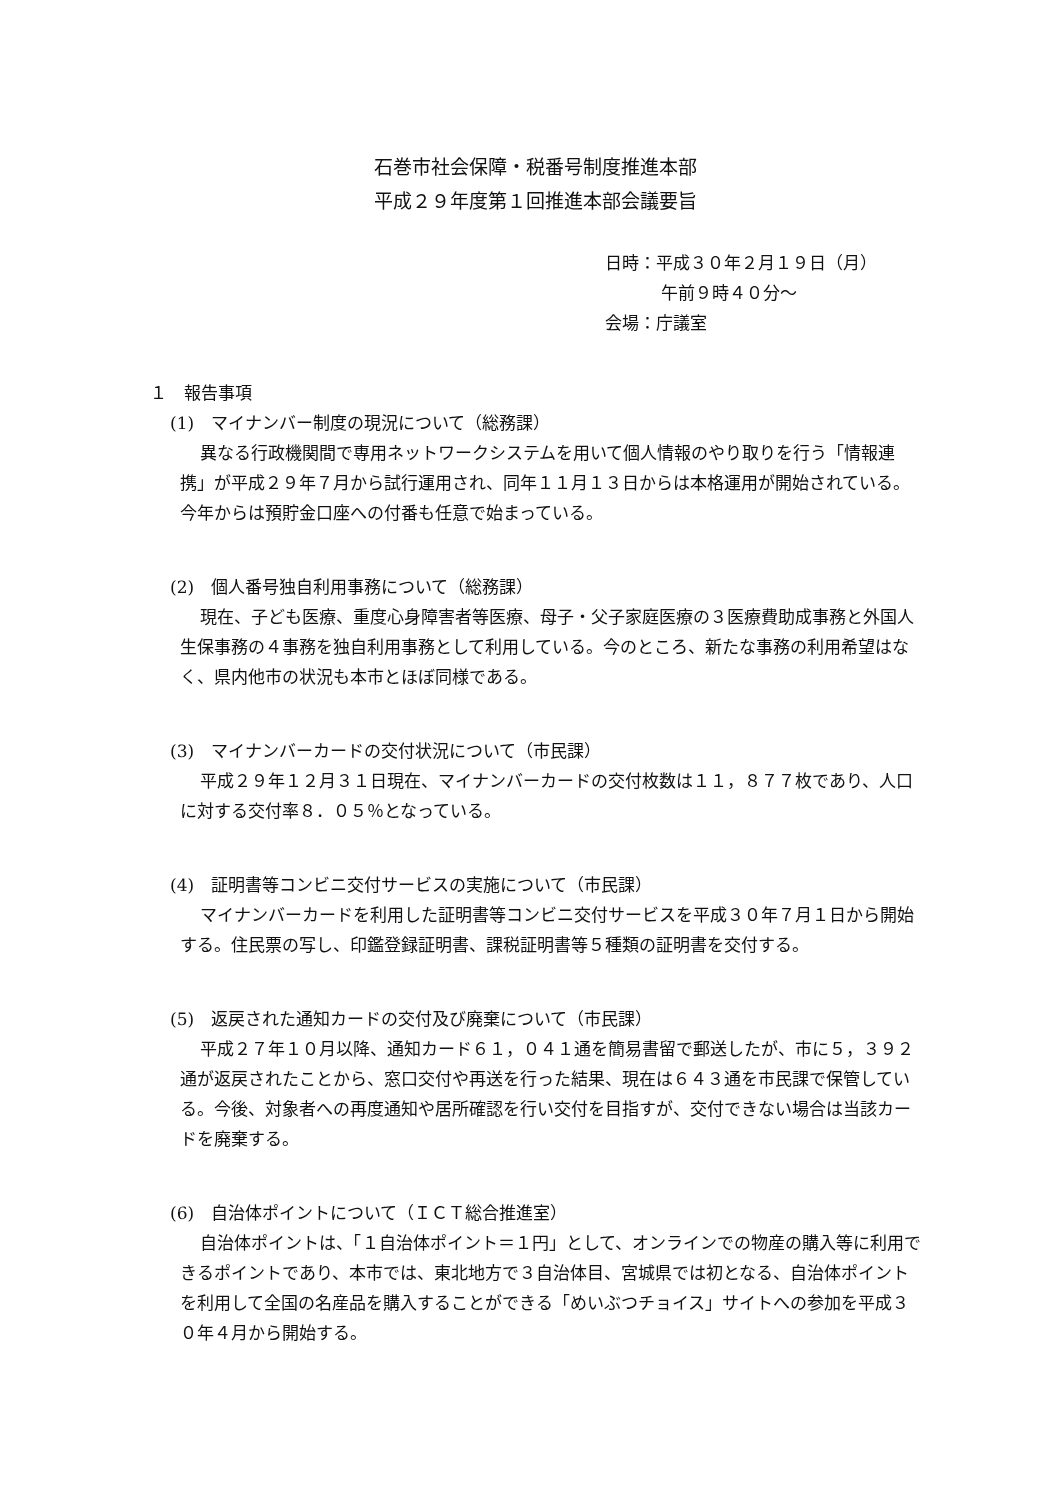石巻市社会保障・税番号制度推進本部
平成２９年度第１回推進本部会議要旨
日時：平成３０年２月１９日（月）
午前９時４０分～
会場：庁議室
１　報告事項
(1)　マイナンバー制度の現況について（総務課）
異なる行政機関間で専用ネットワークシステムを用いて個人情報のやり取りを行う「情報連携」が平成２９年７月から試行運用され、同年１１月１３日からは本格運用が開始されている。今年からは預貯金口座への付番も任意で始まっている。
(2)　個人番号独自利用事務について（総務課）
現在、子ども医療、重度心身障害者等医療、母子・父子家庭医療の３医療費助成事務と外国人生保事務の４事務を独自利用事務として利用している。今のところ、新たな事務の利用希望はなく、県内他市の状況も本市とほぼ同様である。
(3)　マイナンバーカードの交付状況について（市民課）
平成２９年１２月３１日現在、マイナンバーカードの交付枚数は１１，８７７枚であり、人口に対する交付率８．０５％となっている。
(4)　証明書等コンビニ交付サービスの実施について（市民課）
マイナンバーカードを利用した証明書等コンビニ交付サービスを平成３０年７月１日から開始する。住民票の写し、印鑑登録証明書、課税証明書等５種類の証明書を交付する。
(5)　返戻された通知カードの交付及び廃棄について（市民課）
平成２７年１０月以降、通知カード６１，０４１通を簡易書留で郵送したが、市に５，３９２通が返戻されたことから、窓口交付や再送を行った結果、現在は６４３通を市民課で保管している。今後、対象者への再度通知や居所確認を行い交付を目指すが、交付できない場合は当該カードを廃棄する。
(6)　自治体ポイントについて（ＩＣＴ総合推進室）
自治体ポイントは、「１自治体ポイント＝１円」として、オンラインでの物産の購入等に利用できるポイントであり、本市では、東北地方で３自治体目、宮城県では初となる、自治体ポイントを利用して全国の名産品を購入することができる「めいぶつチョイス」サイトへの参加を平成３０年４月から開始する。